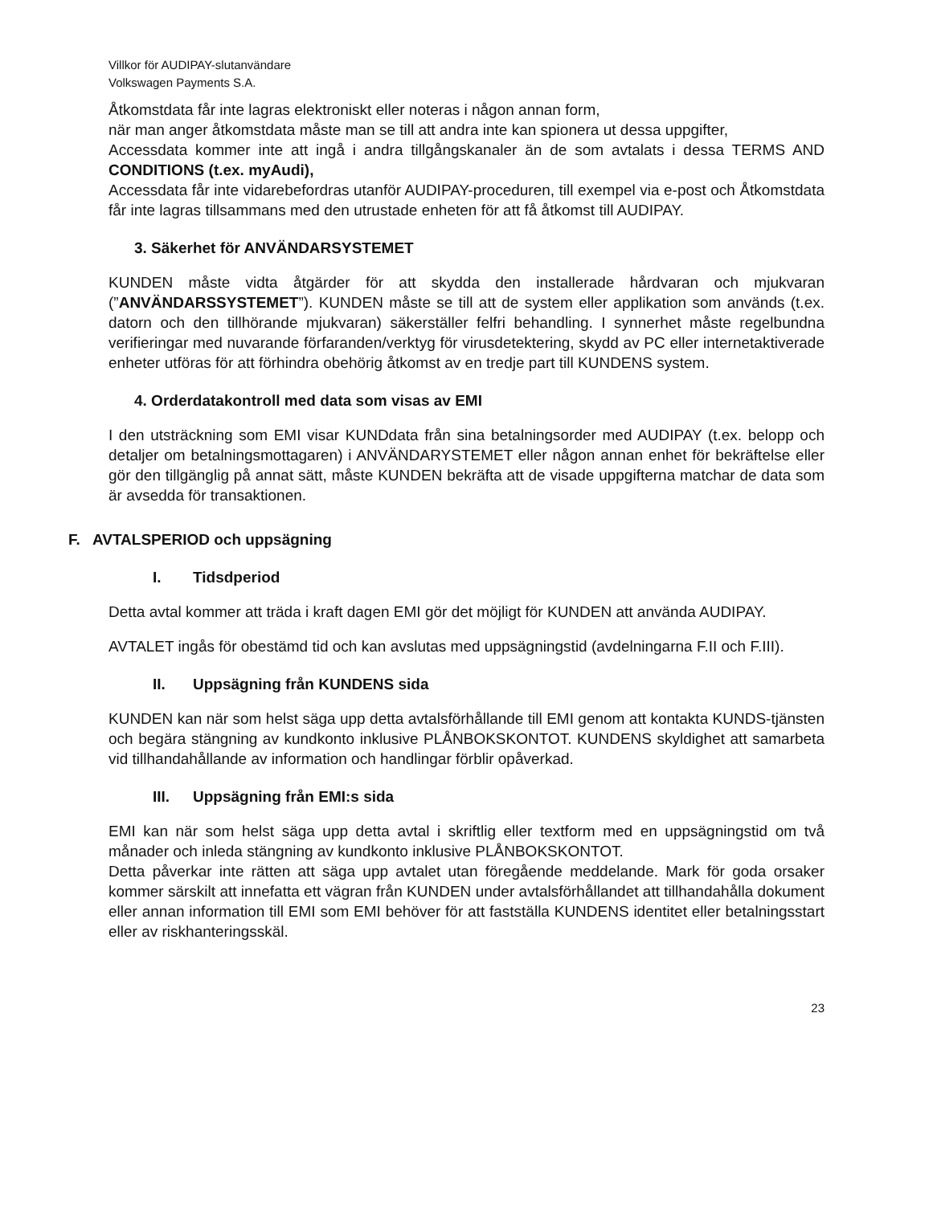Villkor för AUDIPAY-slutanvändare
Volkswagen Payments S.A.
Åtkomstdata får inte lagras elektroniskt eller noteras i någon annan form,
när man anger åtkomstdata måste man se till att andra inte kan spionera ut dessa uppgifter,
Accessdata kommer inte att ingå i andra tillgångskanaler än de som avtalats i dessa TERMS AND CONDITIONS (t.ex. myAudi),
Accessdata får inte vidarebefordras utanför AUDIPAY-proceduren, till exempel via e-post och Åtkomstdata får inte lagras tillsammans med den utrustade enheten för att få åtkomst till AUDIPAY.
3. Säkerhet för ANVÄNDARSYSTEMET
KUNDEN måste vidta åtgärder för att skydda den installerade hårdvaran och mjukvaran (”ANVÄNDARSSYSTEMET”). KUNDEN måste se till att de system eller applikation som används (t.ex. datorn och den tillhörande mjukvaran) säkerställer felfri behandling. I synnerhet måste regelbundna verifieringar med nuvarande förfaranden/verktyg för virusdetektering, skydd av PC eller internetaktiverade enheter utföras för att förhindra obehörig åtkomst av en tredje part till KUNDENS system.
4. Orderdatakontroll med data som visas av EMI
I den utsträckning som EMI visar KUNDdata från sina betalningsorder med AUDIPAY (t.ex. belopp och detaljer om betalningsmottagaren) i ANVÄNDARYSTEMET eller någon annan enhet för bekräftelse eller gör den tillgänglig på annat sätt, måste KUNDEN bekräfta att de visade uppgifterna matchar de data som är avsedda för transaktionen.
F. AVTALSPERIOD och uppsägning
I. Tidsdperiod
Detta avtal kommer att träda i kraft dagen EMI gör det möjligt för KUNDEN att använda AUDIPAY.
AVTALET ingås för obestämd tid och kan avslutas med uppsägningstid (avdelningarna F.II och F.III).
II. Uppsägning från KUNDENS sida
KUNDEN kan när som helst säga upp detta avtalsförhållande till EMI genom att kontakta KUNDS-tjänsten och begära stängning av kundkonto inklusive PLÅNBOKSKONTOT. KUNDENS skyldighet att samarbeta vid tillhandahållande av information och handlingar förblir opåverkad.
III. Uppsägning från EMI:s sida
EMI kan när som helst säga upp detta avtal i skriftlig eller textform med en uppsägningstid om två månader och inleda stängning av kundkonto inklusive PLÅNBOKSKONTOT.
Detta påverkar inte rätten att säga upp avtalet utan föregående meddelande. Mark för goda orsaker kommer särskilt att innefatta ett vägran från KUNDEN under avtalsförhållandet att tillhandahålla dokument eller annan information till EMI som EMI behöver för att fastställa KUNDENS identitet eller betalningsstart eller av riskhanteringsskäl.
23